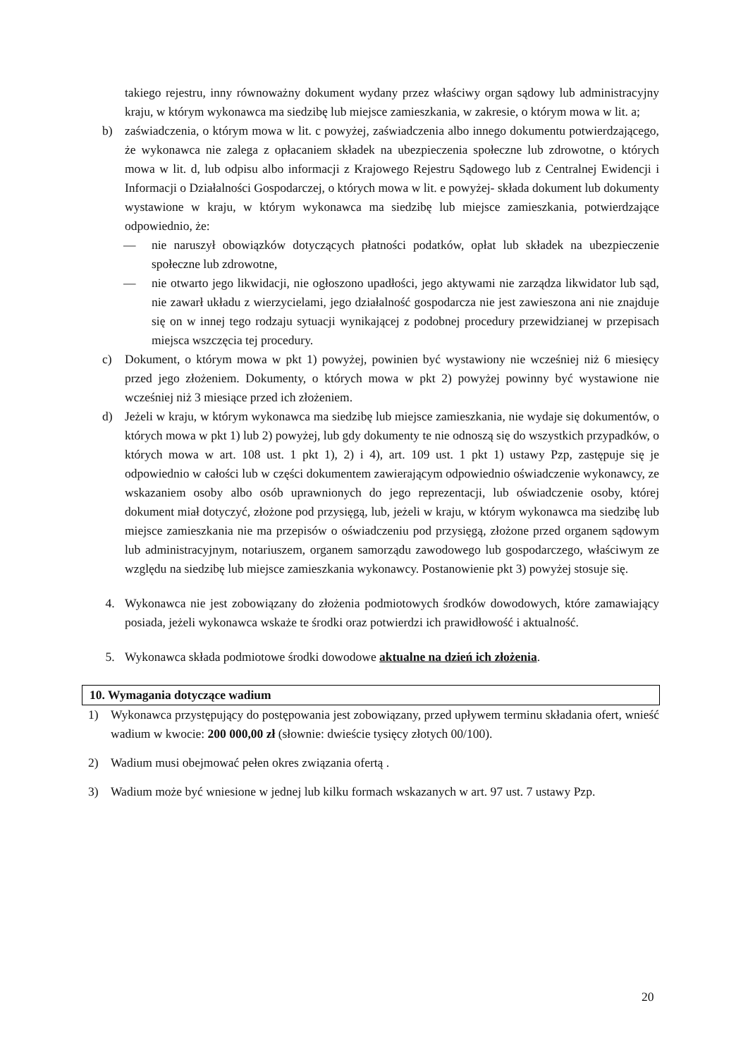takiego rejestru, inny równoważny dokument wydany przez właściwy organ sądowy lub administracyjny kraju, w którym wykonawca ma siedzibę lub miejsce zamieszkania, w zakresie, o którym mowa w lit. a;
b) zaświadczenia, o którym mowa w lit. c powyżej, zaświadczenia albo innego dokumentu potwierdzającego, że wykonawca nie zalega z opłacaniem składek na ubezpieczenia społeczne lub zdrowotne, o których mowa w lit. d, lub odpisu albo informacji z Krajowego Rejestru Sądowego lub z Centralnej Ewidencji i Informacji o Działalności Gospodarczej, o których mowa w lit. e powyżej- składa dokument lub dokumenty wystawione w kraju, w którym wykonawca ma siedzibę lub miejsce zamieszkania, potwierdzające odpowiednio, że:
— nie naruszył obowiązków dotyczących płatności podatków, opłat lub składek na ubezpieczenie społeczne lub zdrowotne,
— nie otwarto jego likwidacji, nie ogłoszono upadłości, jego aktywami nie zarządza likwidator lub sąd, nie zawarł układu z wierzycielami, jego działalność gospodarcza nie jest zawieszona ani nie znajduje się on w innej tego rodzaju sytuacji wynikającej z podobnej procedury przewidzianej w przepisach miejsca wszczęcia tej procedury.
c) Dokument, o którym mowa w pkt 1) powyżej, powinien być wystawiony nie wcześniej niż 6 miesięcy przed jego złożeniem. Dokumenty, o których mowa w pkt 2) powyżej powinny być wystawione nie wcześniej niż 3 miesiące przed ich złożeniem.
d) Jeżeli w kraju, w którym wykonawca ma siedzibę lub miejsce zamieszkania, nie wydaje się dokumentów, o których mowa w pkt 1) lub 2) powyżej, lub gdy dokumenty te nie odnoszą się do wszystkich przypadków, o których mowa w art. 108 ust. 1 pkt 1), 2) i 4), art. 109 ust. 1 pkt 1) ustawy Pzp, zastępuje się je odpowiednio w całości lub w części dokumentem zawierającym odpowiednio oświadczenie wykonawcy, ze wskazaniem osoby albo osób uprawnionych do jego reprezentacji, lub oświadczenie osoby, której dokument miał dotyczyć, złożone pod przysięgą, lub, jeżeli w kraju, w którym wykonawca ma siedzibę lub miejsce zamieszkania nie ma przepisów o oświadczeniu pod przysięgą, złożone przed organem sądowym lub administracyjnym, notariuszem, organem samorządu zawodowego lub gospodarczego, właściwym ze względu na siedzibę lub miejsce zamieszkania wykonawcy. Postanowienie pkt 3) powyżej stosuje się.
4. Wykonawca nie jest zobowiązany do złożenia podmiotowych środków dowodowych, które zamawiający posiada, jeżeli wykonawca wskaże te środki oraz potwierdzi ich prawidłowość i aktualność.
5. Wykonawca składa podmiotowe środki dowodowe aktualne na dzień ich złożenia.
10. Wymagania dotyczące wadium
1) Wykonawca przystępujący do postępowania jest zobowiązany, przed upływem terminu składania ofert, wnieść wadium w kwocie: 200 000,00 zł (słownie: dwieście tysięcy złotych 00/100).
2) Wadium musi obejmować pełen okres związania ofertą .
3) Wadium może być wniesione w jednej lub kilku formach wskazanych w art. 97 ust. 7 ustawy Pzp.
20